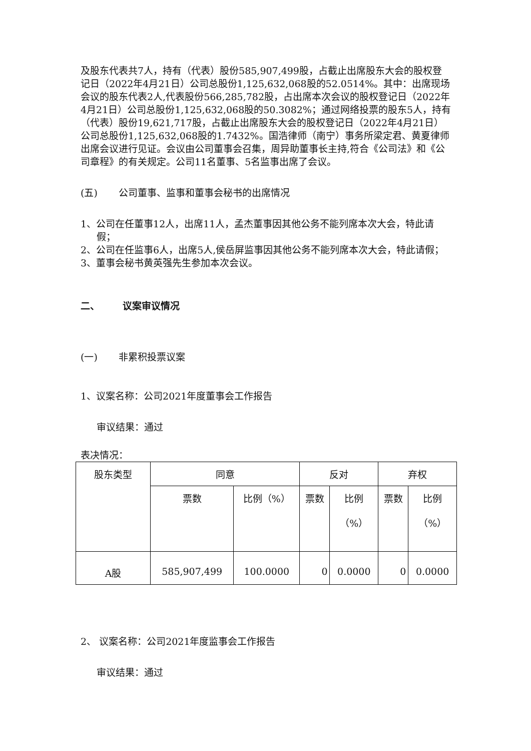及股东代表共7人，持有（代表）股份585,907,499股，占截止出席股东大会的股权登记日（2022年4月21日）公司总股份1,125,632,068股的52.0514%。其中：出席现场会议的股东代表2人,代表股份566,285,782股，占出席本次会议的股权登记日（2022年4月21日）公司总股份1,125,632,068股的50.3082%；通过网络投票的股东5人，持有（代表）股份19,621,717股，占截止出席股东大会的股权登记日（2022年4月21日）公司总股份1,125,632,068股的1.7432%。国浩律师（南宁）事务所梁定君、黄夏律师出席会议进行见证。会议由公司董事会召集，周异助董事长主持,符合《公司法》和《公司章程》的有关规定。公司11名董事、5名监事出席了会议。
(五) 公司董事、监事和董事会秘书的出席情况
1、公司在任董事12人，出席11人，孟杰董事因其他公务不能列席本次大会，特此请假；
2、公司在任监事6人，出席5人,侯岳屏监事因其他公务不能列席本次大会，特此请假；
3、董事会秘书黄英强先生参加本次会议。
二、 议案审议情况
(一) 非累积投票议案
1、议案名称：公司2021年度董事会工作报告
审议结果：通过
表决情况：
| 股东类型 | 同意 | | 反对 | | 弃权 | |
| --- | --- | --- | --- | --- | --- | --- |
| | 票数 | 比例（%） | 票数 | 比例 （%） | 票数 | 比例 （%） |
| A股 | 585,907,499 | 100.0000 | 0 | 0.0000 | 0 | 0.0000 |
2、 议案名称：公司2021年度监事会工作报告
审议结果：通过